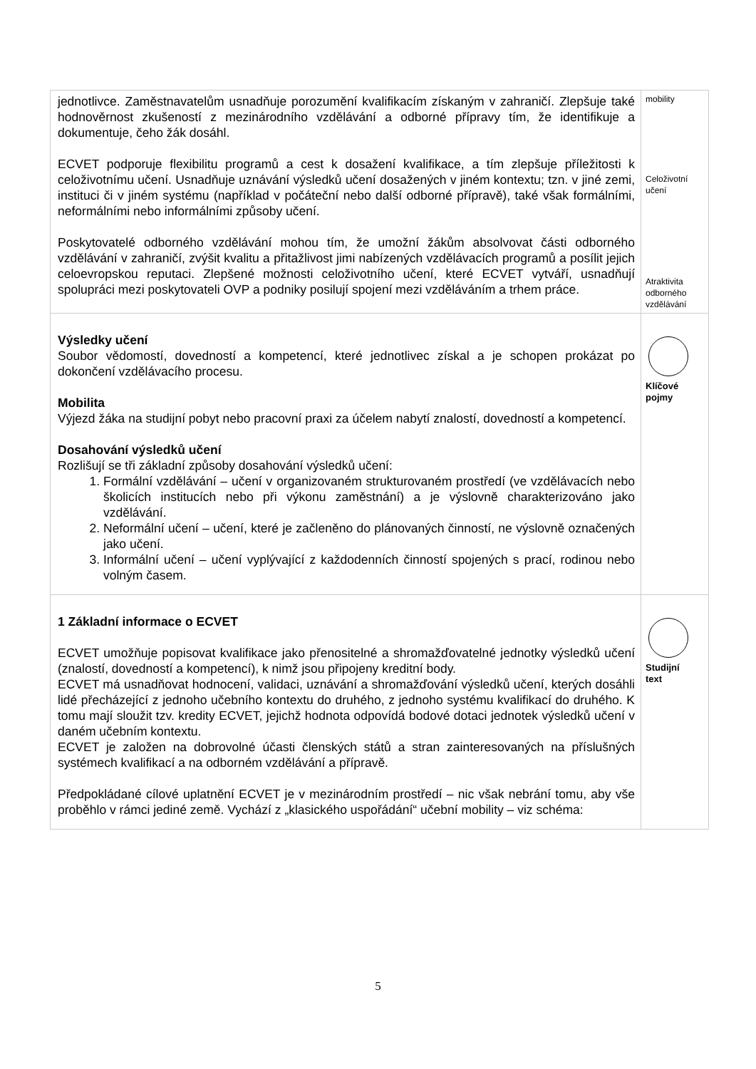| jednotlivce. Zaměstnavatelům usnadňuje porozumění kvalifikacím získaným v zahraničí. Zlepšuje také hodnověrnost zkušeností z mezinárodního vzdělávání a odborné přípravy tím, že identifikuje a dokumentuje, čeho žák dosáhl. ECVET podporuje flexibilitu programů a cest k dosažení kvalifikace, a tím zlepšuje příležitosti k celoživotnímu učení. Usnadňuje uznávání výsledků učení dosažených v jiném kontextu; tzn. v jiné zemi, instituci či v jiném systému (například v počáteční nebo další odborné přípravě), také však formálními, neformálními nebo informálními způsoby učení. Poskytovatelé odborného vzdělávání mohou tím, že umožní žákům absolvovat části odborného vzdělávání v zahraničí, zvýšit kvalitu a přitažlivost jimi nabízených vzdělávacích programů a posílit jejich celoevropskou reputaci. Zlepšené možnosti celoživotního učení, které ECVET vytváří, usnadňují spolupráci mezi poskytovateli OVP a podniky posilují spojení mezi vzděláváním a trhem práce. | mobility Celoživotní učení Atraktivita odborného vzdělávání |
| Výsledky učení Soubor vědomostí, dovedností a kompetencí, které jednotlivec získal a je schopen prokázat po dokončení vzdělávacího procesu. Mobilita Výjezd žáka na studijní pobyt nebo pracovní praxi za účelem nabytí znalostí, dovedností a kompetencí. Dosahování výsledků učení Rozlišují se tři základní způsoby dosahování výsledků učení: 1. Formální vzdělávání – učení v organizovaném strukturovaném prostředí (ve vzdělávacích nebo školicích institucích nebo při výkonu zaměstnání) a je výslovně charakterizováno jako vzdělávání. 2. Neformální učení – učení, které je začleněno do plánovaných činností, ne výslovně označených jako učení. 3. Informální učení – učení vyplývající z každodenních činností spojených s prací, rodinou nebo volným časem. | Klíčové pojmy |
| 1 Základní informace o ECVET ECVET umožňuje popisovat kvalifikace jako přenositelné a shromažďovatelné jednotky výsledků učení (znalostí, dovedností a kompetencí), k nimž jsou připojeny kreditní body. ECVET má usnadňovat hodnocení, validaci, uznávání a shromažďování výsledků učení, kterých dosáhli lidé přecházející z jednoho učebního kontextu do druhého, z jednoho systému kvalifikací do druhého. K tomu mají sloužit tzv. kredity ECVET, jejichž hodnota odpovídá bodové dotaci jednotek výsledků učení v daném učebním kontextu. ECVET je založen na dobrovolné účasti členských států a stran zainteresovaných na příslušných systémech kvalifikací a na odborném vzdělávání a přípravě. Předpokládané cílové uplatnění ECVET je v mezinárodním prostředí – nic však nebrání tomu, aby vše proběhlo v rámci jediné země. Vychází z „klasického uspořádání“ učební mobility – viz schéma: | Studijní text |
5